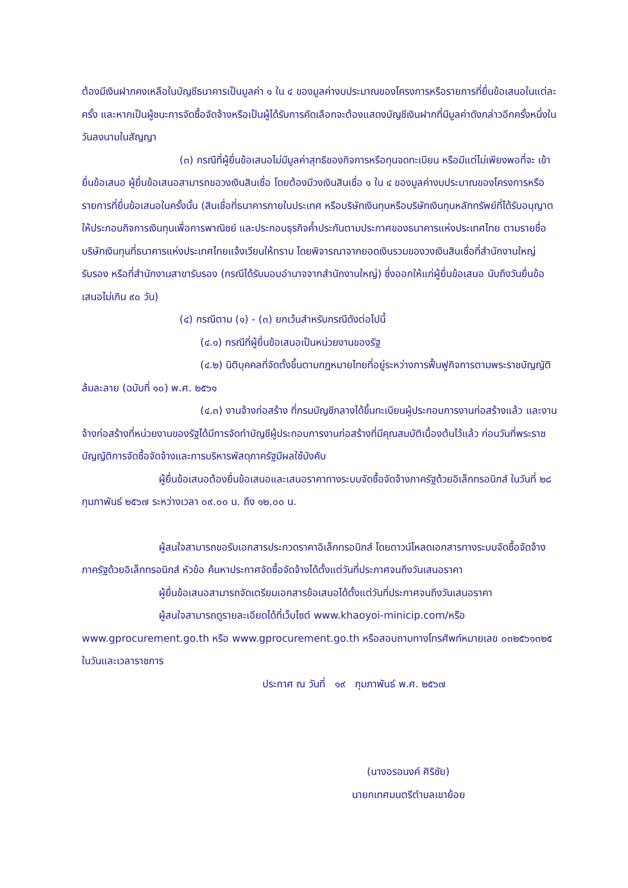ต้องมีเงินฝากคงเหลือในบัญชีธนาคารเป็นมูลค่า ๑ ใน ๔ ของมูลค่างบประมาณของโครงการหรือรายการที่ยื่นข้อเสนอในแต่ละครั้ง และหากเป็นผู้ชนะการจัดซื้อจัดจ้างหรือเป็นผู้ได้รับการคัดเลือกจะต้องแสดงบัญชีเงินฝากที่มีมูลค่าดังกล่าวอีกครั้งหนึ่งในวันลงนามในสัญญา
(๓) กรณีที่ผู้ยื่นข้อเสนอไม่มีมูลค่าสุทธิของกิจการหรือทุนจดทะเบียน หรือมีแต่ไม่เพียงพอที่จะ เข้ายื่นข้อเสนอ ผู้ยื่นข้อเสนอสามารถขอวงเงินสินเชื่อ โดยต้องมีวงเงินสินเชื่อ ๑ ใน ๔ ของมูลค่างบประมาณของโครงการหรือรายการที่ยื่นข้อเสนอในครั้งนั้น (สินเชื่อที่ธนาคารภายในประเทศ หรือบริษัทเงินทุนหรือบริษัทเงินทุนหลักทรัพย์ที่ได้รับอนุญาตให้ประกอบกิจการเงินทุนเพื่อการพาณิชย์ และประกอบธุรกิจค้ำประกันตามประกาศของธนาคารแห่งประเทศไทย ตามรายชื่อบริษัทเงินทุนที่ธนาคารแห่งประเทศไทยแจ้งเวียนให้ทราบ โดยพิจารณาจากยอดเงินรวมของวงเงินสินเชื่อที่สำนักงานใหญ่รับรอง หรือที่สำนักงานสาขารับรอง (กรณีได้รับมอบอำนาจจากสำนักงานใหญ่) ซึ่งออกให้แก่ผู้ยื่นข้อเสนอ นับถึงวันยื่นข้อเสนอไม่เกิน ๙๐ วัน)
(๔) กรณีตาม (๑) - (๓) ยกเว้นสำหรับกรณีดังต่อไปนี้
(๔.๑) กรณีที่ผู้ยื่นข้อเสนอเป็นหน่วยงานของรัฐ
(๔.๒) นิติบุคคลที่จัดตั้งขึ้นตามกฎหมายไทยที่อยู่ระหว่างการฟื้นฟูกิจการตามพระราชบัญญัติล้มละลาย (ฉบับที่ ๑๐) พ.ศ. ๒๕๖๑
(๔.๓) งานจ้างก่อสร้าง ที่กรมบัญชีกลางได้ขึ้นทะเบียนผู้ประกอบการงานก่อสร้างแล้ว และงานจ้างก่อสร้างที่หน่วยงานของรัฐได้มีการจัดทำบัญชีผู้ประกอบการงานก่อสร้างที่มีคุณสมบัติเบื้องต้นไว้แล้ว ก่อนวันที่พระราชบัญญัติการจัดซื้อจัดจ้างและการบริหารพัสดุภาครัฐมีผลใช้บังคับ
ผู้ยื่นข้อเสนอต้องยื่นข้อเสนอและเสนอราคาทางระบบจัดซื้อจัดจ้างภาครัฐด้วยอิเล็กทรอนิกส์ ในวันที่ ๒๘ กุมภาพันธ์ ๒๕๖๗ ระหว่างเวลา ๐๙.๐๐ น. ถึง ๑๒.๐๐ น.
ผู้สนใจสามารถขอรับเอกสารประกวดราคาอิเล็กทรอนิกส์ โดยดาวน์โหลดเอกสารทางระบบจัดซื้อจัดจ้างภาครัฐด้วยอิเล็กทรอนิกส์ หัวข้อ ค้นหาประกาศจัดซื้อจัดจ้างได้ตั้งแต่วันที่ประกาศจนถึงวันเสนอราคา
ผู้ยื่นข้อเสนอสามารถจัดเตรียมเอกสารข้อเสนอได้ตั้งแต่วันที่ประกาศจนถึงวันเสนอราคา
ผู้สนใจสามารถดูรายละเอียดได้ที่เว็บไซต์ www.khaoyoi-minicip.com/หรือ www.gprocurement.go.th หรือ www.gprocurement.go.th หรือสอบถามทางโทรศัพท์หมายเลข ๐๓๒๕๖๑๓๒๕ ในวันและเวลาราชการ
ประกาศ ณ วันที่ ๑๙ กุมภาพันธ์ พ.ศ. ๒๕๖๗
(นางอรอนงค์ ศิริชัย)
นายกเทศมนตรีตำบลเขาย้อย